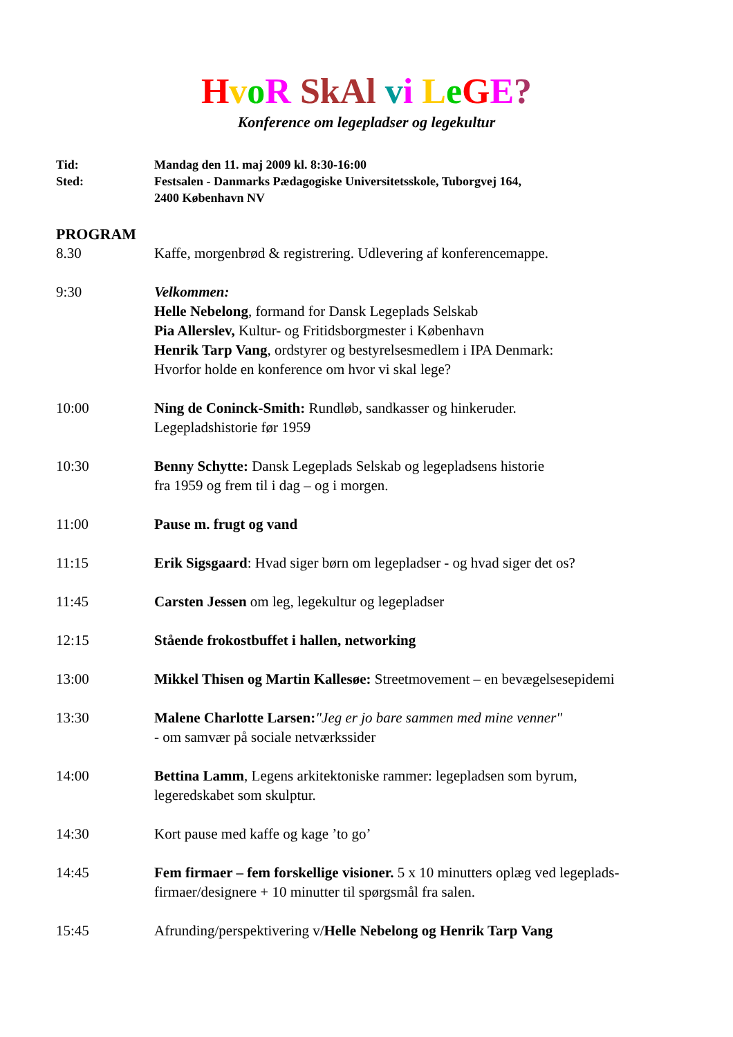HvoR SkAl vi LeGE?
Konference om legepladser og legekultur
Tid: Mandag den 11. maj 2009 kl. 8:30-16:00
Sted: Festsalen - Danmarks Pædagogiske Universitetsskole, Tuborgvej 164,
2400 København NV
PROGRAM
8.30 Kaffe, morgenbrød & registrering. Udlevering af konferencemappe.
9:30 Velkommen:
Helle Nebelong, formand for Dansk Legeplads Selskab
Pia Allerslev, Kultur- og Fritidsborgmester i København
Henrik Tarp Vang, ordstyrer og bestyrelsesmedlem i IPA Denmark:
Hvorfor holde en konference om hvor vi skal lege?
10:00 Ning de Coninck-Smith: Rundløb, sandkasser og hinkeruder.
Legepladshistorie før 1959
10:30 Benny Schytte: Dansk Legeplads Selskab og legepladsens historie
fra 1959 og frem til i dag – og i morgen.
11:00 Pause m. frugt og vand
11:15 Erik Sigsgaard: Hvad siger børn om legepladser - og hvad siger det os?
11:45 Carsten Jessen om leg, legekultur og legepladser
12:15 Stående frokostbuffet i hallen, networking
13:00 Mikkel Thisen og Martin Kallesøe: Streetmovement – en bevægelsesepidemi
13:30 Malene Charlotte Larsen:"Jeg er jo bare sammen med mine venner"
- om samvær på sociale netværkssider
14:00 Bettina Lamm, Legens arkitektoniske rammer: legepladsen som byrum,
legeredskabet som skulptur.
14:30 Kort pause med kaffe og kage ’to go’
14:45 Fem firmaer – fem forskellige visioner. 5 x 10 minutters oplæg ved legeplads-
firmaer/designere + 10 minutter til spørgsmål fra salen.
15:45 Afrunding/perspektivering v/Helle Nebelong og Henrik Tarp Vang